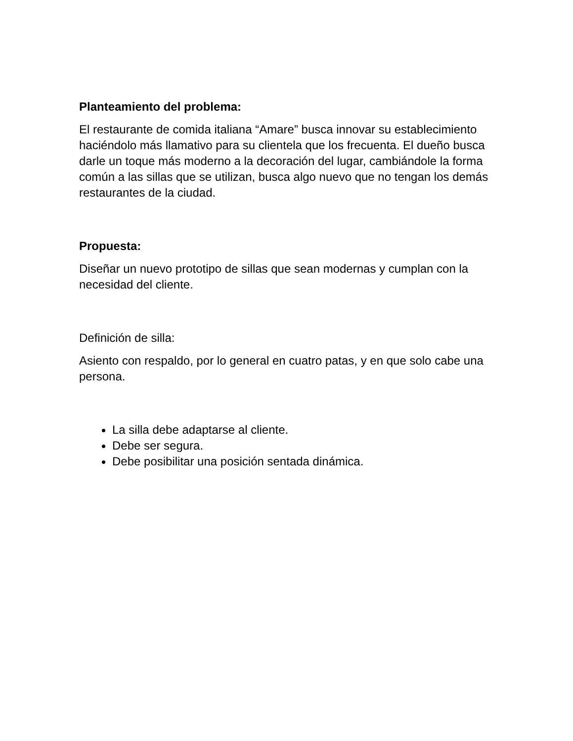Planteamiento del problema:
El restaurante de comida italiana “Amare” busca innovar su establecimiento haciéndolo más llamativo para su clientela que los frecuenta. El dueño busca darle un toque más moderno a la decoración del lugar, cambiándole la forma común a las sillas que se utilizan, busca algo nuevo que no tengan los demás restaurantes de la ciudad.
Propuesta:
Diseñar un nuevo prototipo de sillas que sean modernas y cumplan con la necesidad del cliente.
Definición de silla:
Asiento con respaldo, por lo general en cuatro patas, y en que solo cabe una persona.
La silla debe adaptarse al cliente.
Debe ser segura.
Debe posibilitar una posición sentada dinámica.